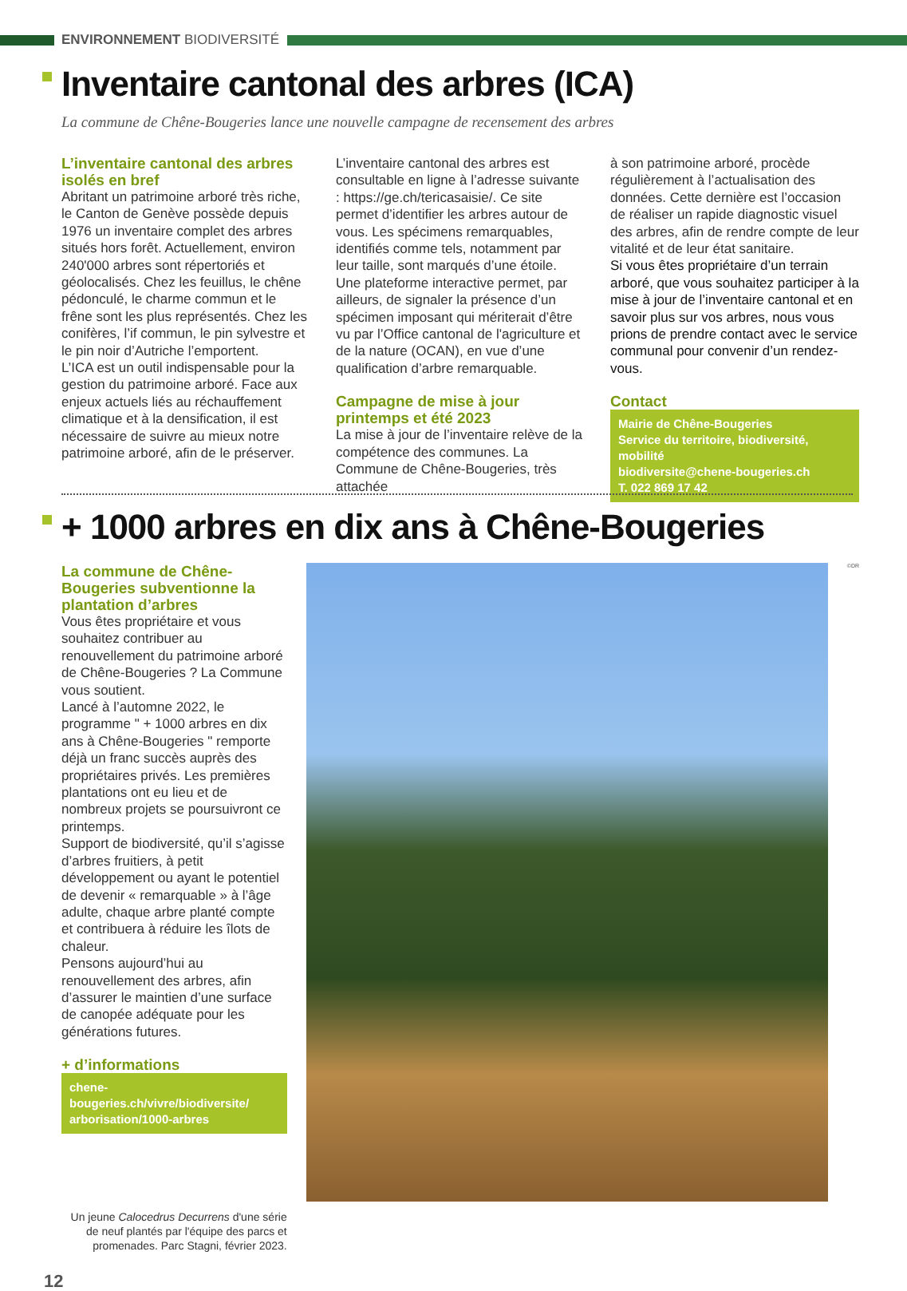ENVIRONNEMENT BIODIVERSITÉ
Inventaire cantonal des arbres (ICA)
La commune de Chêne-Bougeries lance une nouvelle campagne de recensement des arbres
L’inventaire cantonal des arbres isolés en bref
Abritant un patrimoine arboré très riche, le Canton de Genève possède depuis 1976 un inventaire complet des arbres situés hors forêt. Actuellement, environ 240'000 arbres sont répertoriés et géolocalisés. Chez les feuillus, le chêne pédonculé, le charme commun et le frêne sont les plus représentés. Chez les conifères, l’if commun, le pin sylvestre et le pin noir d’Autriche l’emportent.
L’ICA est un outil indispensable pour la gestion du patrimoine arboré. Face aux enjeux actuels liés au réchauffement climatique et à la densification, il est nécessaire de suivre au mieux notre patrimoine arboré, afin de le préserver.
L’inventaire cantonal des arbres est consultable en ligne à l’adresse suivante : https://ge.ch/tericasaisie/. Ce site permet d’identifier les arbres autour de vous. Les spécimens remarquables, identifiés comme tels, notamment par leur taille, sont marqués d’une étoile. Une plateforme interactive permet, par ailleurs, de signaler la présence d’un spécimen imposant qui mériterait d’être vu par l’Office cantonal de l'agriculture et de la nature (OCAN), en vue d’une qualification d’arbre remarquable.
Campagne de mise à jour printemps et été 2023
La mise à jour de l’inventaire relève de la compétence des communes. La Commune de Chêne-Bougeries, très attachée
à son patrimoine arboré, procède régulièrement à l’actualisation des données. Cette dernière est l’occasion de réaliser un rapide diagnostic visuel des arbres, afin de rendre compte de leur vitalité et de leur état sanitaire.
Si vous êtes propriétaire d’un terrain arboré, que vous souhaitez participer à la mise à jour de l’inventaire cantonal et en savoir plus sur vos arbres, nous vous prions de prendre contact avec le service communal pour convenir d’un rendez-vous.
Contact
Mairie de Chêne-Bougeries
Service du territoire, biodiversité, mobilité
biodiversite@chene-bougeries.ch
T. 022 869 17 42
+ 1000 arbres en dix ans à Chêne-Bougeries
La commune de Chêne-Bougeries subventionne la plantation d’arbres
Vous êtes propriétaire et vous souhaitez contribuer au renouvellement du patrimoine arboré de Chêne-Bougeries ? La Commune vous soutient.
Lancé à l’automne 2022, le programme " + 1000 arbres en dix ans à Chêne-Bougeries " remporte déjà un franc succès auprès des propriétaires privés. Les premières plantations ont eu lieu et de nombreux projets se poursuivront ce printemps.
Support de biodiversité, qu’il s’agisse d’arbres fruitiers, à petit développement ou ayant le potentiel de devenir « remarquable » à l’âge adulte, chaque arbre planté compte et contribuera à réduire les îlots de chaleur.
Pensons aujourd’hui au renouvellement des arbres, afin d’assurer le maintien d’une surface de canopée adéquate pour les générations futures.
+ d’informations
chene-bougeries.ch/vivre/biodiversite/
arborisation/1000-arbres
Un jeune Calocedrus Decurrens d'une série de neuf plantés par l'équipe des parcs et promenades. Parc Stagni, février 2023.
12
©DR